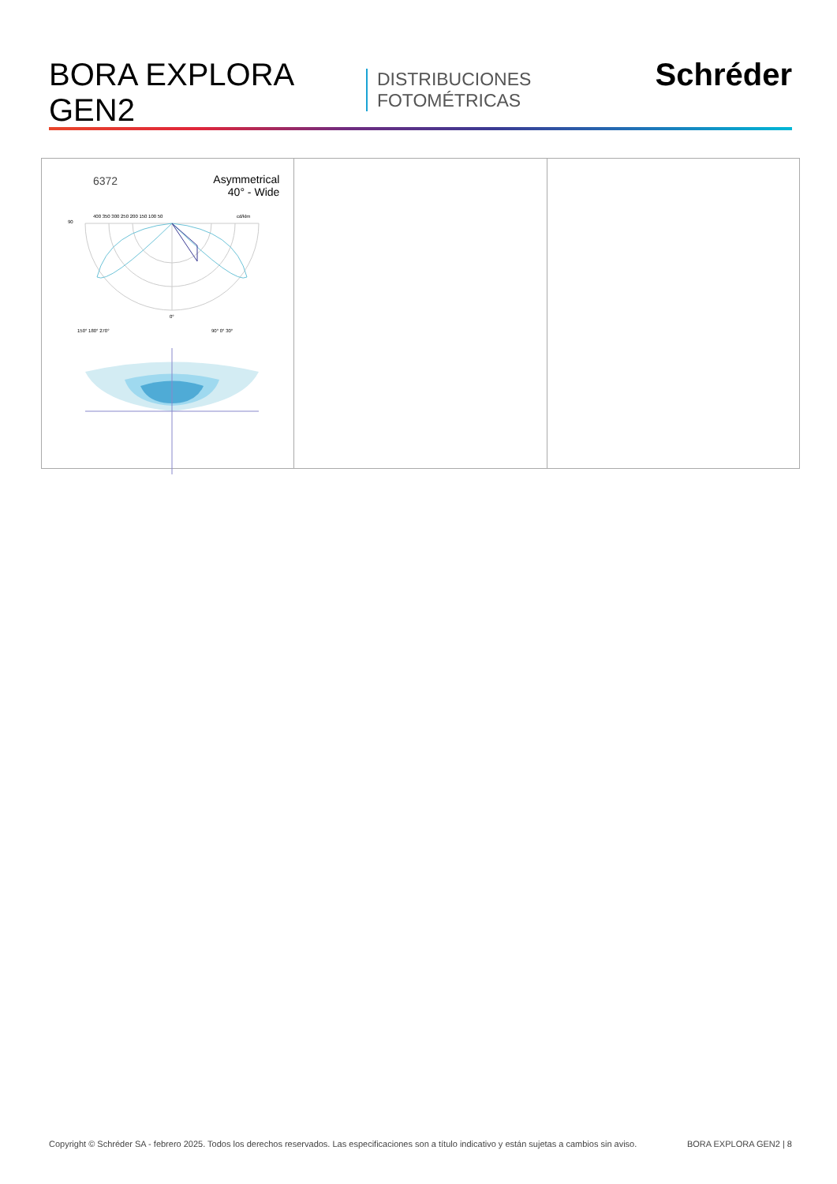BORA EXPLORA GEN2 DISTRIBUCIONES FOTOMÉTRICAS Schréder
6372
Asymmetrical
40° - Wide
90
400 350 300 250 200 150 100 50
cd/klm
0°
150° 180° 270°
90° 0° 30°
Copyright © Schréder SA - febrero 2025. Todos los derechos reservados. Las especificaciones son a título indicativo y están sujetas a cambios sin aviso. BORA EXPLORA GEN2 | 8